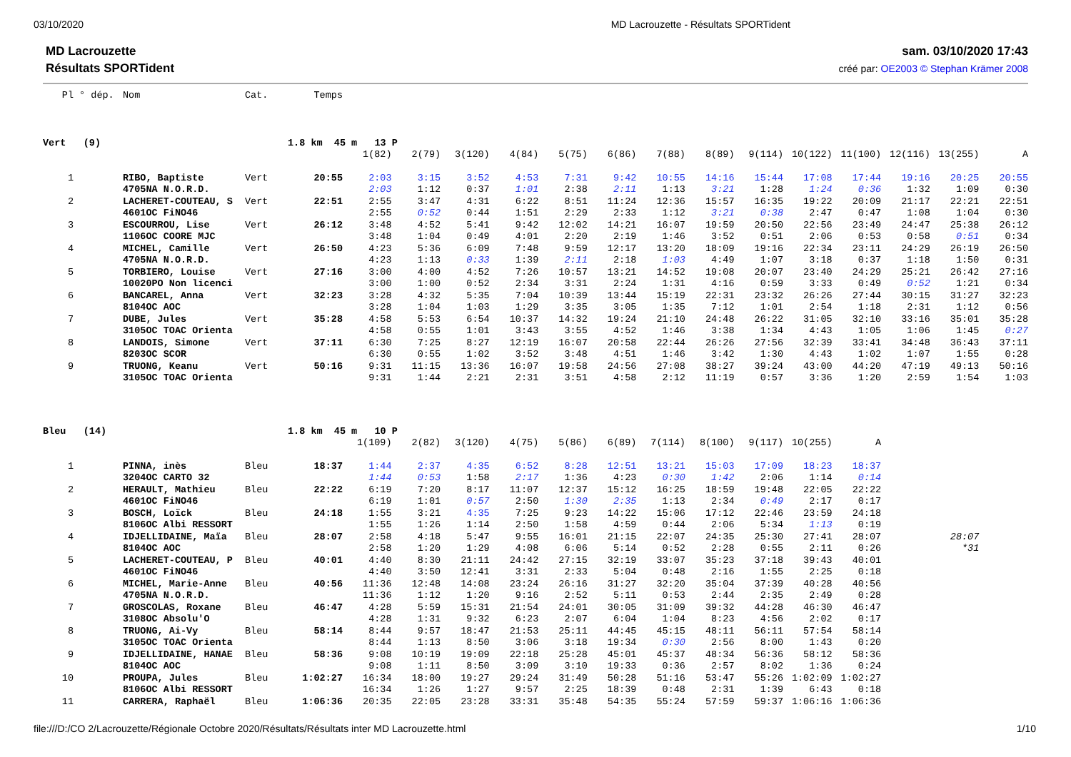03/10/2020 MD Lacrouzette - Résultats SPORTident
MD Lacrouzette
Résultats SPORTident
sam. 03/10/2020 17:43
créé par: OE2003 © Stephan Krämer 2008
| Pl | ° dép. | Nom | Cat. | Temps | | | | | | | | | | | | | | |
| Vert (9) | | | 1.8 km 45 m 13 P | | | | | | | | | | | | | | | |
| | | | | | 1(82) | 2(79) | 3(120) | 4(84) | 5(75) | 6(86) | 7(88) | 8(89) | 9(114) | 10(122) | 11(100) | 12(116) | 13(255) | A |
| 1 | | RIBO, Baptiste | Vert | 20:55 | 2:03 | 3:15 | 3:52 | 4:53 | 7:31 | 9:42 | 10:55 | 14:16 | 15:44 | 17:08 | 17:44 | 19:16 | 20:25 | 20:55 |
| | | 4705NA N.O.R.D. | | | 2:03 | 1:12 | 0:37 | 1:01 | 2:38 | 2:11 | 1:13 | 3:21 | 1:28 | 1:24 | 0:36 | 1:32 | 1:09 | 0:30 |
| 2 | | LACHERET-COUTEAU, S | Vert | 22:51 | 2:55 | 3:47 | 4:31 | 6:22 | 8:51 | 11:24 | 12:36 | 15:57 | 16:35 | 19:22 | 20:09 | 21:17 | 22:21 | 22:51 |
| | | 4601OC FiNO46 | | | 2:55 | 0:52 | 0:44 | 1:51 | 2:29 | 2:33 | 1:12 | 3:21 | 0:38 | 2:47 | 0:47 | 1:08 | 1:04 | 0:30 |
| 3 | | ESCOURROU, Lise | Vert | 26:12 | 3:48 | 4:52 | 5:41 | 9:42 | 12:02 | 14:21 | 16:07 | 19:59 | 20:50 | 22:56 | 23:49 | 24:47 | 25:38 | 26:12 |
| | | 1106OC COORE MJC | | | 3:48 | 1:04 | 0:49 | 4:01 | 2:20 | 2:19 | 1:46 | 3:52 | 0:51 | 2:06 | 0:53 | 0:58 | 0:51 | 0:34 |
| 4 | | MICHEL, Camille | Vert | 26:50 | 4:23 | 5:36 | 6:09 | 7:48 | 9:59 | 12:17 | 13:20 | 18:09 | 19:16 | 22:34 | 23:11 | 24:29 | 26:19 | 26:50 |
| | | 4705NA N.O.R.D. | | | 4:23 | 1:13 | 0:33 | 1:39 | 2:11 | 2:18 | 1:03 | 4:49 | 1:07 | 3:18 | 0:37 | 1:18 | 1:50 | 0:31 |
| 5 | | TORBIERO, Louise | Vert | 27:16 | 3:00 | 4:00 | 4:52 | 7:26 | 10:57 | 13:21 | 14:52 | 19:08 | 20:07 | 23:40 | 24:29 | 25:21 | 26:42 | 27:16 |
| | | 10020PO Non licenci | | | 3:00 | 1:00 | 0:52 | 2:34 | 3:31 | 2:24 | 1:31 | 4:16 | 0:59 | 3:33 | 0:49 | 0:52 | 1:21 | 0:34 |
| 6 | | BANCAREL, Anna | Vert | 32:23 | 3:28 | 4:32 | 5:35 | 7:04 | 10:39 | 13:44 | 15:19 | 22:31 | 23:32 | 26:26 | 27:44 | 30:15 | 31:27 | 32:23 |
| | | 8104OC AOC | | | 3:28 | 1:04 | 1:03 | 1:29 | 3:35 | 3:05 | 1:35 | 7:12 | 1:01 | 2:54 | 1:18 | 2:31 | 1:12 | 0:56 |
| 7 | | DUBE, Jules | Vert | 35:28 | 4:58 | 5:53 | 6:54 | 10:37 | 14:32 | 19:24 | 21:10 | 24:48 | 26:22 | 31:05 | 32:10 | 33:16 | 35:01 | 35:28 |
| | | 3105OC TOAC Orienta | | | 4:58 | 0:55 | 1:01 | 3:43 | 3:55 | 4:52 | 1:46 | 3:38 | 1:34 | 4:43 | 1:05 | 1:06 | 1:45 | 0:27 |
| 8 | | LANDOIS, Simone | Vert | 37:11 | 6:30 | 7:25 | 8:27 | 12:19 | 16:07 | 20:58 | 22:44 | 26:26 | 27:56 | 32:39 | 33:41 | 34:48 | 36:43 | 37:11 |
| | | 8203OC SCOR | | | 6:30 | 0:55 | 1:02 | 3:52 | 3:48 | 4:51 | 1:46 | 3:42 | 1:30 | 4:43 | 1:02 | 1:07 | 1:55 | 0:28 |
| 9 | | TRUONG, Keanu | Vert | 50:16 | 9:31 | 11:15 | 13:36 | 16:07 | 19:58 | 24:56 | 27:08 | 38:27 | 39:24 | 43:00 | 44:20 | 47:19 | 49:13 | 50:16 |
| | | 3105OC TOAC Orienta | | | 9:31 | 1:44 | 2:21 | 2:31 | 3:51 | 4:58 | 2:12 | 11:19 | 0:57 | 3:36 | 1:20 | 2:59 | 1:54 | 1:03 |
| Bleu (14) | | | 1.8 km 45 m 10 P | | | | | | | | | | | | | | | |
| | | | | | 1(109) | 2(82) | 3(120) | 4(75) | 5(86) | 6(89) | 7(114) | 8(100) | 9(117) | 10(255) | A | | | |
| 1 | | PINNA, inès | Bleu | 18:37 | 1:44 | 2:37 | 4:35 | 6:52 | 8:28 | 12:51 | 13:21 | 15:03 | 17:09 | 18:23 | 18:37 | | | |
| | | 3204OC CARTO 32 | | | 1:44 | 0:53 | 1:58 | 2:17 | 1:36 | 4:23 | 0:30 | 1:42 | 2:06 | 1:14 | 0:14 | | | |
| 2 | | HERAULT, Mathieu | Bleu | 22:22 | 6:19 | 7:20 | 8:17 | 11:07 | 12:37 | 15:12 | 16:25 | 18:59 | 19:48 | 22:05 | 22:22 | | | |
| | | 4601OC FiNO46 | | | 6:19 | 1:01 | 0:57 | 2:50 | 1:30 | 2:35 | 1:13 | 2:34 | 0:49 | 2:17 | 0:17 | | | |
| 3 | | BOSCH, Loïck | Bleu | 24:18 | 1:55 | 3:21 | 4:35 | 7:25 | 9:23 | 14:22 | 15:06 | 17:12 | 22:46 | 23:59 | 24:18 | | | |
| | | 8106OC Albi RESSORT | | | 1:55 | 1:26 | 1:14 | 2:50 | 1:58 | 4:59 | 0:44 | 2:06 | 5:34 | 1:13 | 0:19 | | | |
| 4 | | IDJELLIDAINE, Maïa | Bleu | 28:07 | 2:58 | 4:18 | 5:47 | 9:55 | 16:01 | 21:15 | 22:07 | 24:35 | 25:30 | 27:41 | 28:07 | | 28:07 | |
| | | 8104OC AOC | | | 2:58 | 1:20 | 1:29 | 4:08 | 6:06 | 5:14 | 0:52 | 2:28 | 0:55 | 2:11 | 0:26 | | *31 | |
| 5 | | LACHERET-COUTEAU, P | Bleu | 40:01 | 4:40 | 8:30 | 21:11 | 24:42 | 27:15 | 32:19 | 33:07 | 35:23 | 37:18 | 39:43 | 40:01 | | | |
| | | 4601OC FiNO46 | | | 4:40 | 3:50 | 12:41 | 3:31 | 2:33 | 5:04 | 0:48 | 2:16 | 1:55 | 2:25 | 0:18 | | | |
| 6 | | MICHEL, Marie-Anne | Bleu | 40:56 | 11:36 | 12:48 | 14:08 | 23:24 | 26:16 | 31:27 | 32:20 | 35:04 | 37:39 | 40:28 | 40:56 | | | |
| | | 4705NA N.O.R.D. | | | 11:36 | 1:12 | 1:20 | 9:16 | 2:52 | 5:11 | 0:53 | 2:44 | 2:35 | 2:49 | 0:28 | | | |
| 7 | | GROSCOLAS, Roxane | Bleu | 46:47 | 4:28 | 5:59 | 15:31 | 21:54 | 24:01 | 30:05 | 31:09 | 39:32 | 44:28 | 46:30 | 46:47 | | | |
| | | 3108OC Absolu'O | | | 4:28 | 1:31 | 9:32 | 6:23 | 2:07 | 6:04 | 1:04 | 8:23 | 4:56 | 2:02 | 0:17 | | | |
| 8 | | TRUONG, Ai-Vy | Bleu | 58:14 | 8:44 | 9:57 | 18:47 | 21:53 | 25:11 | 44:45 | 45:15 | 48:11 | 56:11 | 57:54 | 58:14 | | | |
| | | 3105OC TOAC Orienta | | | 8:44 | 1:13 | 8:50 | 3:06 | 3:18 | 19:34 | 0:30 | 2:56 | 8:00 | 1:43 | 0:20 | | | |
| 9 | | IDJELLIDAINE, HANAE | Bleu | 58:36 | 9:08 | 10:19 | 19:09 | 22:18 | 25:28 | 45:01 | 45:37 | 48:34 | 56:36 | 58:12 | 58:36 | | | |
| | | 8104OC AOC | | | 9:08 | 1:11 | 8:50 | 3:09 | 3:10 | 19:33 | 0:36 | 2:57 | 8:02 | 1:36 | 0:24 | | | |
| 10 | | PROUPA, Jules | Bleu | 1:02:27 | 16:34 | 18:00 | 19:27 | 29:24 | 31:49 | 50:28 | 51:16 | 53:47 | 55:26 | 1:02:09 | 1:02:27 | | | |
| | | 8106OC Albi RESSORT | | | 16:34 | 1:26 | 1:27 | 9:57 | 2:25 | 18:39 | 0:48 | 2:31 | 1:39 | 6:43 | 0:18 | | | |
| 11 | | CARRERA, Raphaël | Bleu | 1:06:36 | 20:35 | 22:05 | 23:28 | 33:31 | 35:48 | 54:35 | 55:24 | 57:59 | 59:37 | 1:06:16 | 1:06:36 | | | |
file:///D:/CO 2/Lacrouzette/Régionale Octobre 2020/Résultats/Résultats inter MD Lacrouzette.html 1/10